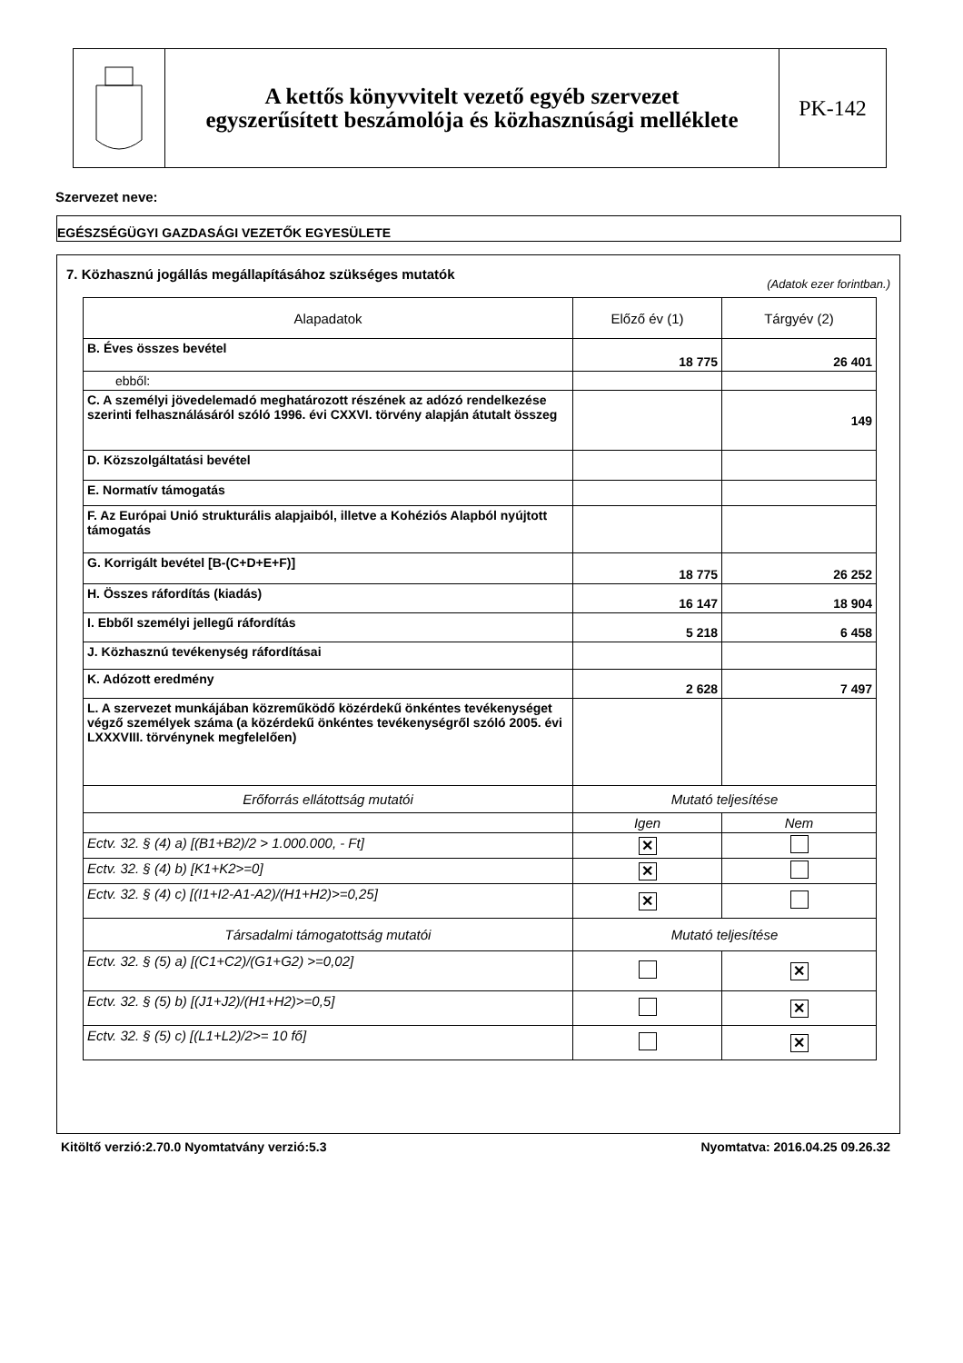A kettős könyvvitelt vezető egyéb szervezet
egyszerűsített beszámolója és közhasznúsági melléklete
PK-142
Szervezet neve:
EGÉSZSÉGÜGYI GAZDASÁGI VEZETŐK EGYESÜLETE
7. Közhasznú jogállás megállapításához szükséges mutatók
(Adatok ezer forintban.)
| Alapadatok | Előző év (1) | Tárgyév (2) |
| --- | --- | --- |
| B. Éves összes bevétel | 18 775 | 26 401 |
| ebből: | | |
| C. A személyi jövedelemadó meghatározott részének az adózó rendelkezése szerinti felhasználásáról szóló 1996. évi CXXVI. törvény alapján átutalt összeg | | 149 |
| D. Közszolgáltatási bevétel | | |
| E. Normatív támogatás | | |
| F. Az Európai Unió strukturális alapjaiból, illetve a Kohéziós Alapból nyújtott támogatás | | |
| G. Korrigált bevétel [B-(C+D+E+F)] | 18 775 | 26 252 |
| H. Összes ráfordítás (kiadás) | 16 147 | 18 904 |
| I. Ebből személyi jellegű ráfordítás | 5 218 | 6 458 |
| J. Közhasznú tevékenység ráfordításai | | |
| K. Adózott eredmény | 2 628 | 7 497 |
| L. A szervezet munkájában közreműködő közérdekű önkéntes tevékenységet végző személyek száma (a közérdekű önkéntes tevékenységről szóló 2005. évi LXXXVIII. törvénynek megfelelően) | | |
| Erőforrás ellátottság mutatói | Mutató teljesítése | |
| | Igen | Nem |
| Ectv. 32. § (4) a) [(B1+B2)/2 > 1.000.000, - Ft] | ✕ | |
| Ectv. 32. § (4) b) [K1+K2>=0] | ✕ | |
| Ectv. 32. § (4) c) [(I1+I2-A1-A2)/(H1+H2)>=0,25] | ✕ | |
| Társadalmi támogatottság mutatói | Mutató teljesítése | |
| Ectv. 32. § (5) a) [(C1+C2)/(G1+G2) >=0,02] | | ✕ |
| Ectv. 32. § (5) b) [(J1+J2)/(H1+H2)>=0,5] | | ✕ |
| Ectv. 32. § (5) c) [(L1+L2)/2>= 10 fő] | | ✕ |
Kitöltő verzió:2.70.0 Nyomtatvány verzió:5.3
Nyomtatva: 2016.04.25 09.26.32